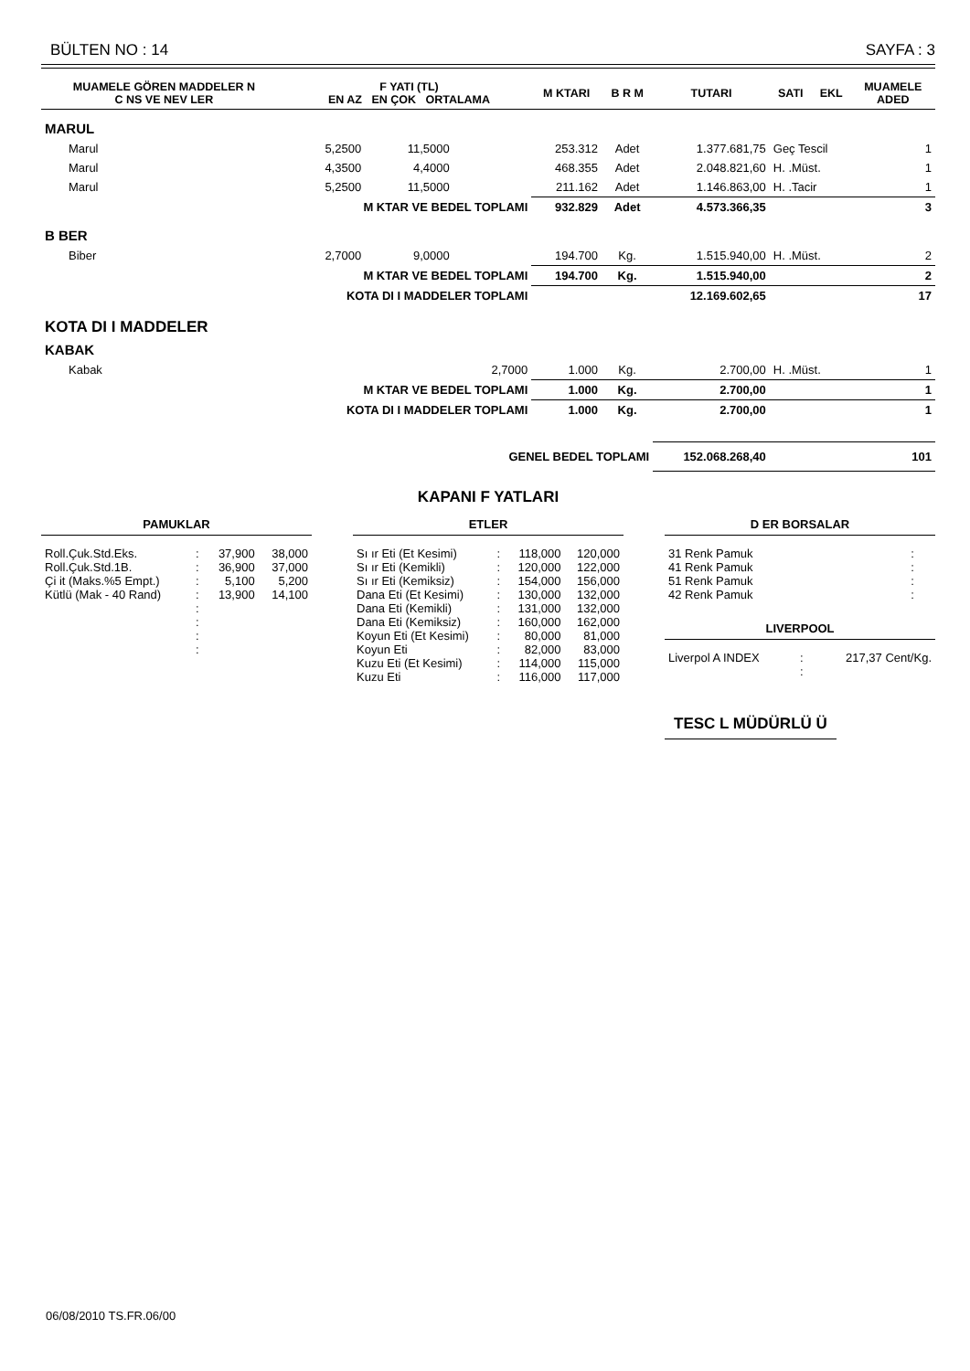BÜLTEN NO : 14 SAYFA : 3
| MUAMELE GÖREN MADDELER N C NS VE NEV LER | F YATI (TL) EN AZ EN ÇOK ORTALAMA | | | M KTARI | B R M | TUTARI | SATI | EKL | MUAMELE ADED |
| --- | --- | --- | --- | --- | --- | --- | --- | --- | --- |
| MARUL | | | | | | | | | |
| Marul | 5,2500 | 11,5000 | | 253.312 | Adet | 1.377.681,75 | Geç Tescil | | 1 |
| Marul | 4,3500 | 4,4000 | | 468.355 | Adet | 2.048.821,60 | H. .Müst. | | 1 |
| Marul | 5,2500 | 11,5000 | | 211.162 | Adet | 1.146.863,00 | H. .Tacir | | 1 |
| | M KTAR VE BEDEL TOPLAMI | | | 932.829 | Adet | 4.573.366,35 | | | 3 |
| B BER | | | | | | | | | |
| Biber | 2,7000 | 9,0000 | | 194.700 | Kg. | 1.515.940,00 | H. .Müst. | | 2 |
| | M KTAR VE BEDEL TOPLAMI | | | 194.700 | Kg. | 1.515.940,00 | | | 2 |
| | KOTA DI I MADDELER TOPLAMI | | | | | 12.169.602,65 | | | 17 |
| KOTA DI I MADDELER | | | | | | | | | |
| KABAK | | | | | | | | | |
| Kabak | | | 2,7000 | 1.000 | Kg. | 2.700,00 | H. .Müst. | | 1 |
| | M KTAR VE BEDEL TOPLAMI | | | 1.000 | Kg. | 2.700,00 | | | 1 |
| | KOTA DI I MADDELER TOPLAMI | | | 1.000 | Kg. | 2.700,00 | | | 1 |
| GENEL BEDEL TOPLAMI | | | | | | 152.068.268,40 | | | 101 |
KAPANI F YATLARI
PAMUKLAR
| Roll.Çuk.Std.Eks. | : | 37,900 | 38,000 |
| Roll.Çuk.Std.1B. | : | 36,900 | 37,000 |
| Çi it (Maks.%5 Empt.) | : | 5,100 | 5,200 |
| Kütlü (Mak - 40 Rand) | : | 13,900 | 14,100 |
| | : | | |
| | : | | |
| | : | | |
| | : | | |
ETLER
| Sı ır Eti (Et Kesimi) | : | 118,000 | 120,000 |
| Sı ır Eti (Kemikli) | : | 120,000 | 122,000 |
| Sı ır Eti (Kemiksiz) | : | 154,000 | 156,000 |
| Dana Eti (Et Kesimi) | : | 130,000 | 132,000 |
| Dana Eti (Kemikli) | : | 131,000 | 132,000 |
| Dana Eti (Kemiksiz) | : | 160,000 | 162,000 |
| Koyun Eti (Et Kesimi) | : | 80,000 | 81,000 |
| Koyun Eti | : | 82,000 | 83,000 |
| Kuzu Eti (Et Kesimi) | : | 114,000 | 115,000 |
| Kuzu Eti | : | 116,000 | 117,000 |
D ER BORSALAR
| 31 Renk Pamuk | : |
| 41 Renk Pamuk | : |
| 51 Renk Pamuk | : |
| 42 Renk Pamuk | : |
LIVERPOOL
| Liverpol A INDEX | : | 217,37 Cent/Kg. |
| | : | |
TESC L MÜDÜRLÜ Ü
06/08/2010 TS.FR.06/00